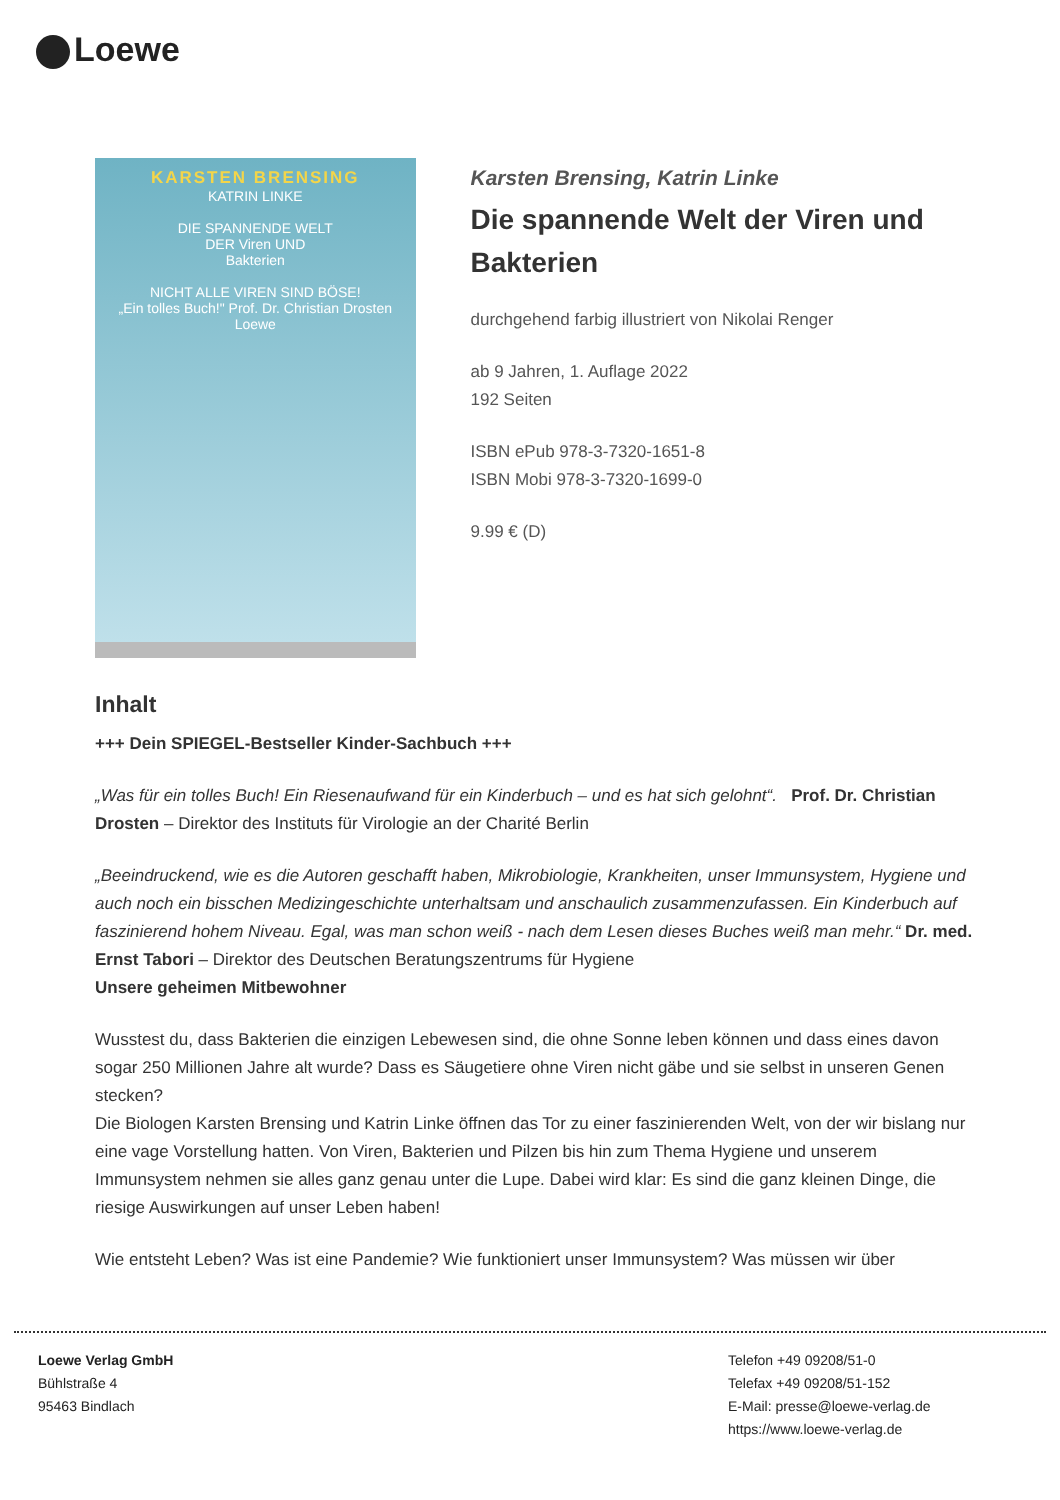Loewe
KARSTEN BRENSING
KATRIN LINKE
DIE SPANNENDE WELT
DER Viren UND
Bakterien
NICHT ALLE VIREN SIND BÖSE!
„Ein tolles Buch!" Prof. Dr. Christian Drosten
Loewe
Karsten Brensing, Katrin Linke
Die spannende Welt der Viren und Bakterien
durchgehend farbig illustriert von Nikolai Renger
ab 9 Jahren, 1. Auflage 2022
192 Seiten
ISBN ePub 978-3-7320-1651-8
ISBN Mobi 978-3-7320-1699-0
9.99 € (D)
Inhalt
+++ Dein SPIEGEL-Bestseller Kinder-Sachbuch +++
„Was für ein tolles Buch! Ein Riesenaufwand für ein Kinderbuch – und es hat sich gelohnt“. Prof. Dr. Christian Drosten – Direktor des Instituts für Virologie an der Charité Berlin
„Beeindruckend, wie es die Autoren geschafft haben, Mikrobiologie, Krankheiten, unser Immunsystem, Hygiene und auch noch ein bisschen Medizingeschichte unterhaltsam und anschaulich zusammenzufassen. Ein Kinderbuch auf faszinierend hohem Niveau. Egal, was man schon weiß - nach dem Lesen dieses Buches weiß man mehr.“ Dr. med. Ernst Tabori – Direktor des Deutschen Beratungszentrums für Hygiene
Unsere geheimen Mitbewohner
Wusstest du, dass Bakterien die einzigen Lebewesen sind, die ohne Sonne leben können und dass eines davon sogar 250 Millionen Jahre alt wurde? Dass es Säugetiere ohne Viren nicht gäbe und sie selbst in unseren Genen stecken?
Die Biologen Karsten Brensing und Katrin Linke öffnen das Tor zu einer faszinierenden Welt, von der wir bislang nur eine vage Vorstellung hatten. Von Viren, Bakterien und Pilzen bis hin zum Thema Hygiene und unserem Immunsystem nehmen sie alles ganz genau unter die Lupe. Dabei wird klar: Es sind die ganz kleinen Dinge, die riesige Auswirkungen auf unser Leben haben!
Wie entsteht Leben? Was ist eine Pandemie? Wie funktioniert unser Immunsystem? Was müssen wir über
Loewe Verlag GmbH
Bühlstraße 4
95463 Bindlach
Telefon +49 09208/51-0
Telefax +49 09208/51-152
E-Mail: presse@loewe-verlag.de
https://www.loewe-verlag.de